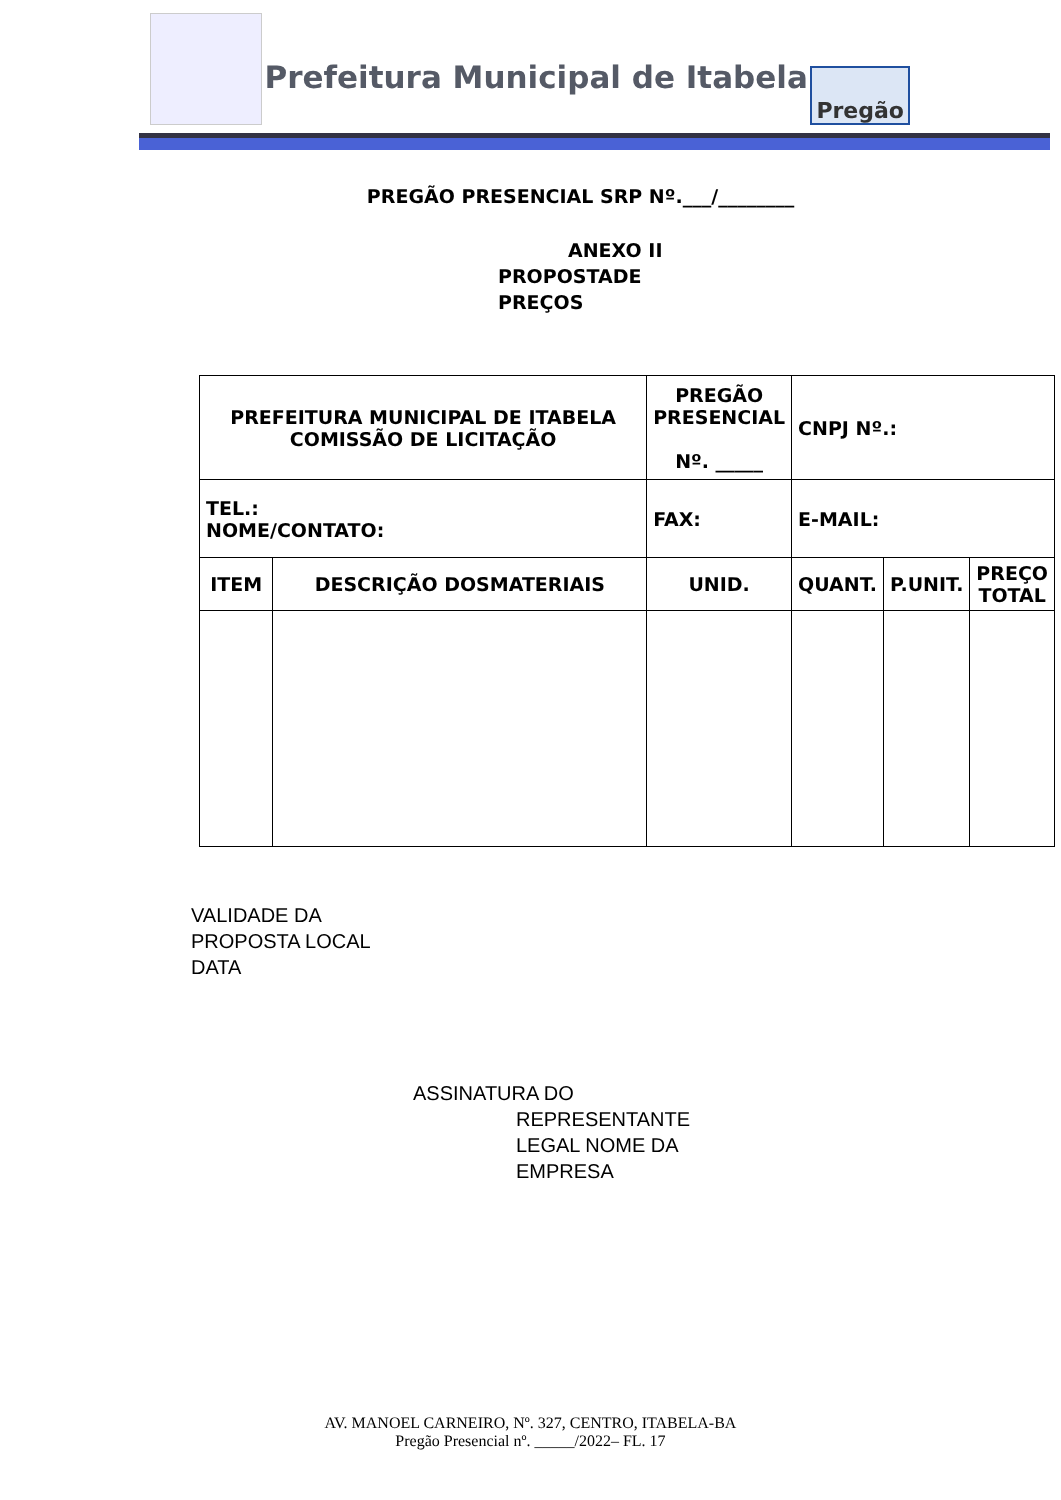Prefeitura Municipal de Itabela
Pregão
PREGÃO PRESENCIAL SRP Nº.___/________
ANEXO II
PROPOSTADE
PREÇOS
| PREFEITURA MUNICIPAL DE ITABELA COMISSÃO DE LICITAÇÃO | | PREGÃO PRESENCIAL Nº. _____ | CNPJ Nº.: | | |
| TEL.: NOME/CONTATO: | | FAX: | E-MAIL: | | |
| ITEM | DESCRIÇÃO DOSMATERIAIS | UNID. | QUANT. | P.UNIT. | PREÇO TOTAL |
VALIDADE DA
PROPOSTA LOCAL
DATA
ASSINATURA DO
REPRESENTANTE
LEGAL NOME DA
EMPRESA
AV. MANOEL CARNEIRO, Nº. 327, CENTRO, ITABELA-BA
Pregão Presencial nº. _____/2022– FL. 17